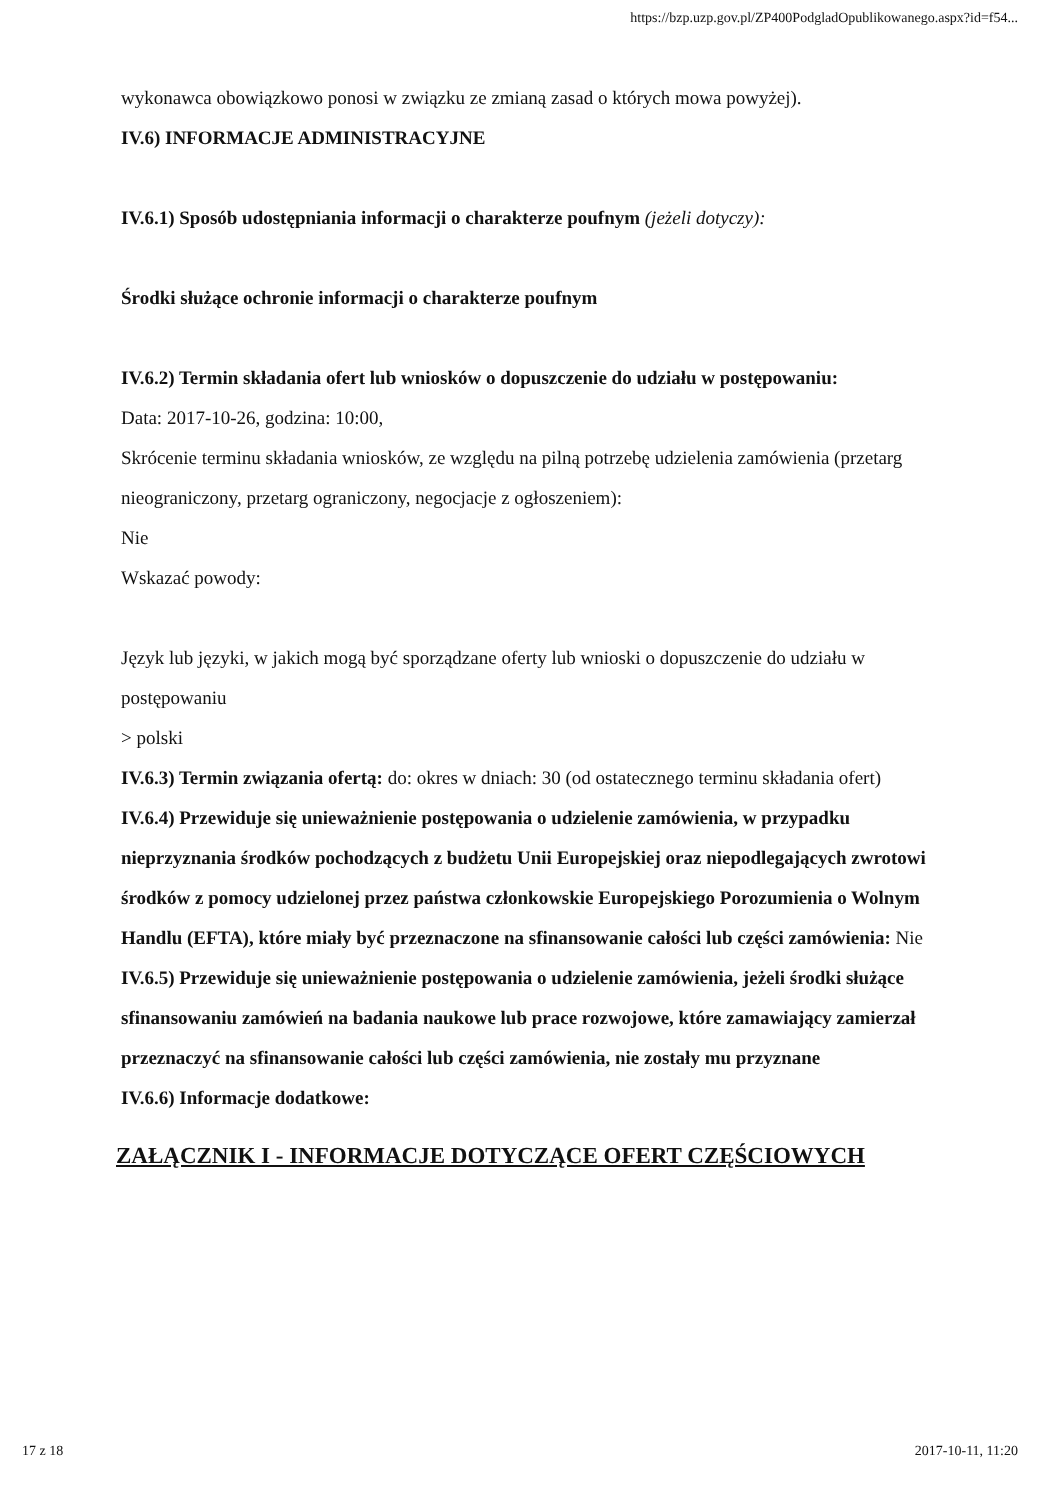https://bzp.uzp.gov.pl/ZP400PodgladOpublikowanego.aspx?id=f54...
wykonawca obowiązkowo ponosi w związku ze zmianą zasad o których mowa powyżej).
IV.6) INFORMACJE ADMINISTRACYJNE
IV.6.1) Sposób udostępniania informacji o charakterze poufnym (jeżeli dotyczy):
Środki służące ochronie informacji o charakterze poufnym
IV.6.2) Termin składania ofert lub wniosków o dopuszczenie do udziału w postępowaniu:
Data: 2017-10-26, godzina: 10:00,
Skrócenie terminu składania wniosków, ze względu na pilną potrzebę udzielenia zamówienia (przetarg nieograniczony, przetarg ograniczony, negocjacje z ogłoszeniem):
Nie
Wskazać powody:
Język lub języki, w jakich mogą być sporządzane oferty lub wnioski o dopuszczenie do udziału w postępowaniu
> polski
IV.6.3) Termin związania ofertą: do: okres w dniach: 30 (od ostatecznego terminu składania ofert)
IV.6.4) Przewiduje się unieważnienie postępowania o udzielenie zamówienia, w przypadku nieprzyznania środków pochodzących z budżetu Unii Europejskiej oraz niepodlegających zwrotowi środków z pomocy udzielonej przez państwa członkowskie Europejskiego Porozumienia o Wolnym Handlu (EFTA), które miały być przeznaczone na sfinansowanie całości lub części zamówienia: Nie
IV.6.5) Przewiduje się unieważnienie postępowania o udzielenie zamówienia, jeżeli środki służące sfinansowaniu zamówień na badania naukowe lub prace rozwojowe, które zamawiający zamierzał przeznaczyć na sfinansowanie całości lub części zamówienia, nie zostały mu przyznane
IV.6.6) Informacje dodatkowe:
ZAŁĄCZNIK I - INFORMACJE DOTYCZĄCE OFERT CZĘŚCIOWYCH
17 z 18 2017-10-11, 11:20